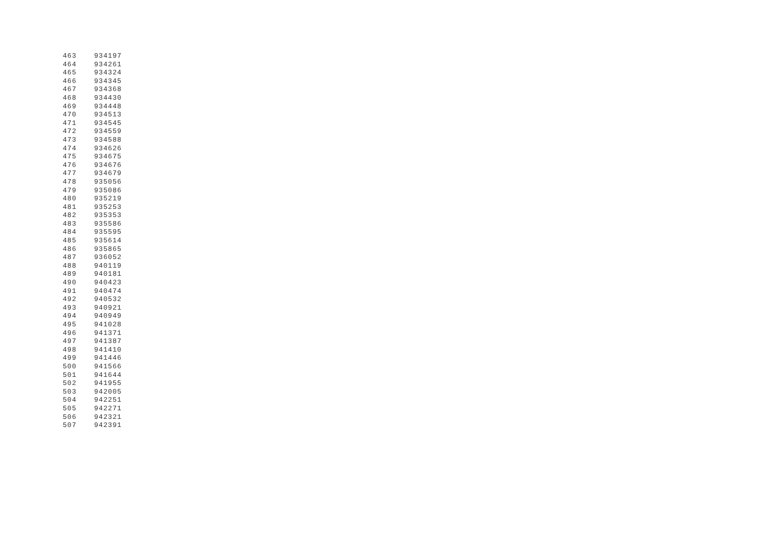| 463 | 934197 |
| 464 | 934261 |
| 465 | 934324 |
| 466 | 934345 |
| 467 | 934368 |
| 468 | 934430 |
| 469 | 934448 |
| 470 | 934513 |
| 471 | 934545 |
| 472 | 934559 |
| 473 | 934588 |
| 474 | 934626 |
| 475 | 934675 |
| 476 | 934676 |
| 477 | 934679 |
| 478 | 935056 |
| 479 | 935086 |
| 480 | 935219 |
| 481 | 935253 |
| 482 | 935353 |
| 483 | 935586 |
| 484 | 935595 |
| 485 | 935614 |
| 486 | 935865 |
| 487 | 936052 |
| 488 | 940119 |
| 489 | 940181 |
| 490 | 940423 |
| 491 | 940474 |
| 492 | 940532 |
| 493 | 940921 |
| 494 | 940949 |
| 495 | 941028 |
| 496 | 941371 |
| 497 | 941387 |
| 498 | 941410 |
| 499 | 941446 |
| 500 | 941566 |
| 501 | 941644 |
| 502 | 941955 |
| 503 | 942005 |
| 504 | 942251 |
| 505 | 942271 |
| 506 | 942321 |
| 507 | 942391 |